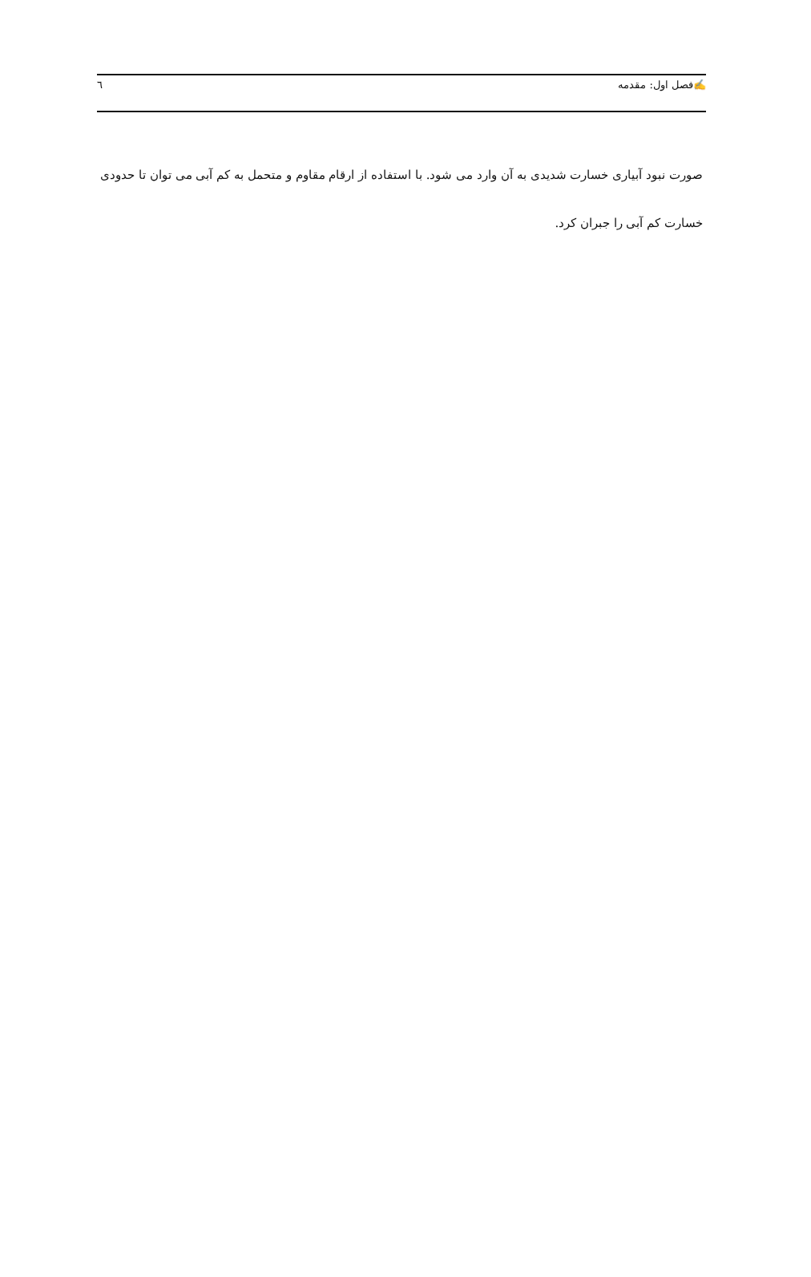✍فصل اول: مقدمه ٦
صورت نبود آبیاری خسارت شدیدی به آن وارد می شود. با استفاده از ارقام مقاوم و متحمل به کم آبی می توان تا حدودی خسارت کم آبی را جبران کرد.